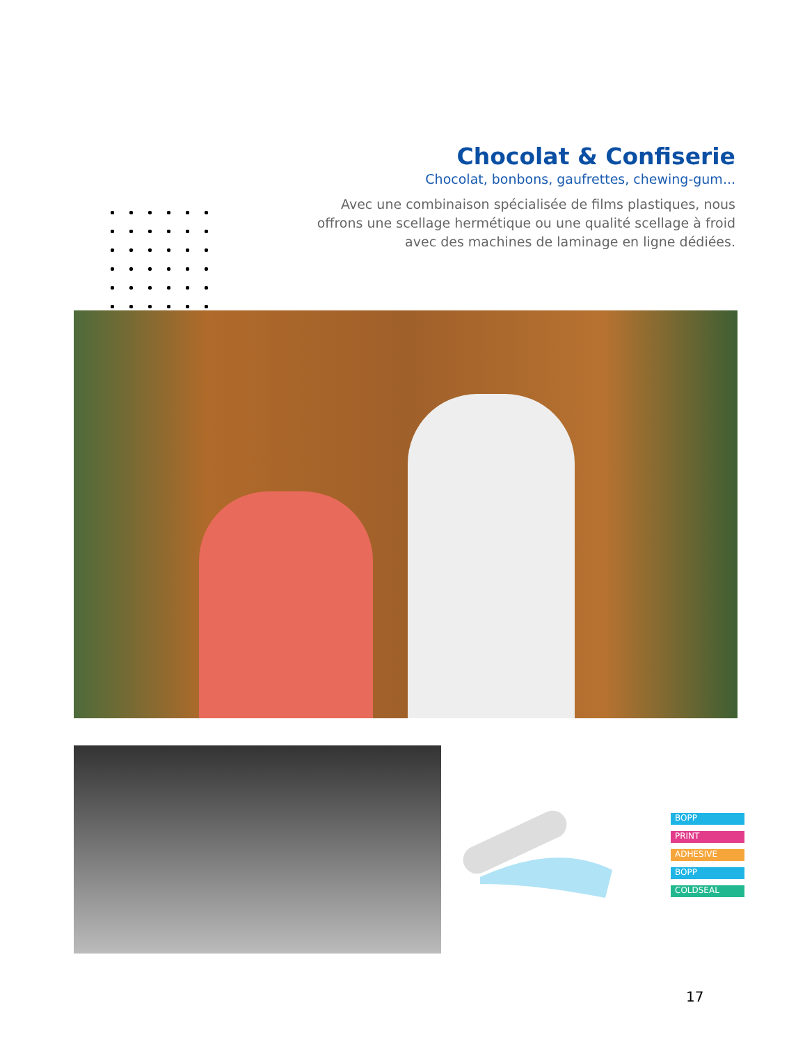Chocolat & Confiserie
Chocolat, bonbons, gaufrettes, chewing-gum...
Avec une combinaison spécialisée de films plastiques, nous offrons une scellage hermétique ou une qualité scellage à froid avec des machines de laminage en ligne dédiées.
BOPP
PRINT
ADHESIVE
BOPP
COLDSEAL
17